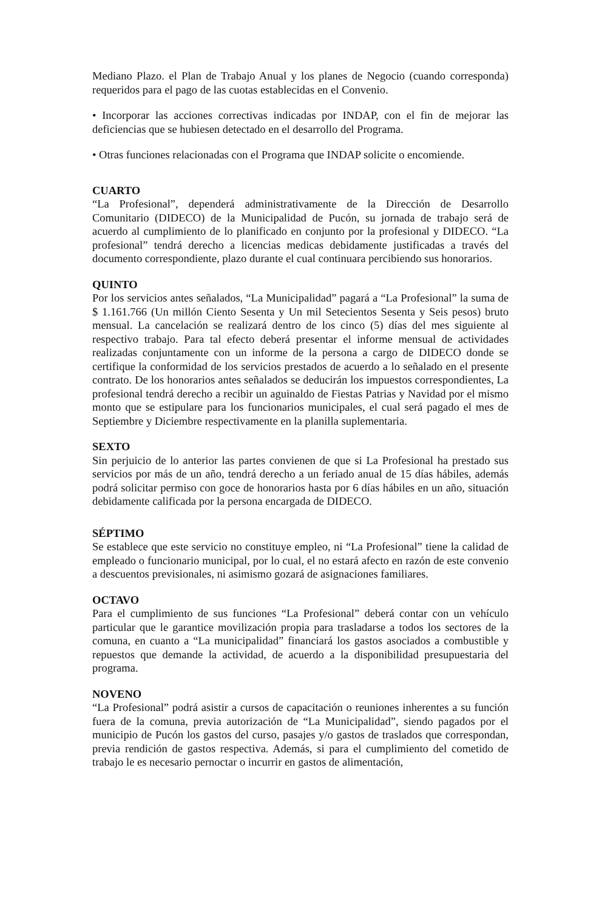Mediano Plazo. el Plan de Trabajo Anual y los planes de Negocio (cuando corresponda) requeridos para el pago de las cuotas establecidas en el Convenio.
• Incorporar las acciones correctivas indicadas por INDAP, con el fin de mejorar las deficiencias que se hubiesen detectado en el desarrollo del Programa.
• Otras funciones relacionadas con el Programa que INDAP solicite o encomiende.
CUARTO
“La Profesional”, dependerá administrativamente de la Dirección de Desarrollo Comunitario (DIDECO) de la Municipalidad de Pucón, su jornada de trabajo será de acuerdo al cumplimiento de lo planificado en conjunto por la profesional y DIDECO. “La profesional” tendrá derecho a licencias medicas debidamente justificadas a través del documento correspondiente, plazo durante el cual continuara percibiendo sus honorarios.
QUINTO
Por los servicios antes señalados, “La Municipalidad” pagará a “La Profesional” la suma de $ 1.161.766 (Un millón Ciento Sesenta y Un mil Setecientos Sesenta y Seis pesos) bruto mensual. La cancelación se realizará dentro de los cinco (5) días del mes siguiente al respectivo trabajo. Para tal efecto deberá presentar el informe mensual de actividades realizadas conjuntamente con un informe de la persona a cargo de DIDECO donde se certifique la conformidad de los servicios prestados de acuerdo a lo señalado en el presente contrato. De los honorarios antes señalados se deducirán los impuestos correspondientes, La profesional tendrá derecho a recibir un aguinaldo de Fiestas Patrias y Navidad por el mismo monto que se estipulare para los funcionarios municipales, el cual será pagado el mes de Septiembre y Diciembre respectivamente en la planilla suplementaria.
SEXTO
Sin perjuicio de lo anterior las partes convienen de que si La Profesional ha prestado sus servicios por más de un año, tendrá derecho a un feriado anual de 15 días hábiles, además podrá solicitar permiso con goce de honorarios hasta por 6 días hábiles en un año, situación debidamente calificada por la persona encargada de DIDECO.
SÉPTIMO
Se establece que este servicio no constituye empleo, ni “La Profesional” tiene la calidad de empleado o funcionario municipal, por lo cual, el no estará afecto en razón de este convenio a descuentos previsionales, ni asimismo gozará de asignaciones familiares.
OCTAVO
Para el cumplimiento de sus funciones “La Profesional” deberá contar con un vehículo particular que le garantice movilización propia para trasladarse a todos los sectores de la comuna, en cuanto a “La municipalidad” financiará los gastos asociados a combustible y repuestos que demande la actividad, de acuerdo a la disponibilidad presupuestaria del programa.
NOVENO
“La Profesional” podrá asistir a cursos de capacitación o reuniones inherentes a su función fuera de la comuna, previa autorización de “La Municipalidad”, siendo pagados por el municipio de Pucón los gastos del curso, pasajes y/o gastos de traslados que correspondan, previa rendición de gastos respectiva. Además, si para el cumplimiento del cometido de trabajo le es necesario pernoctar o incurrir en gastos de alimentación,